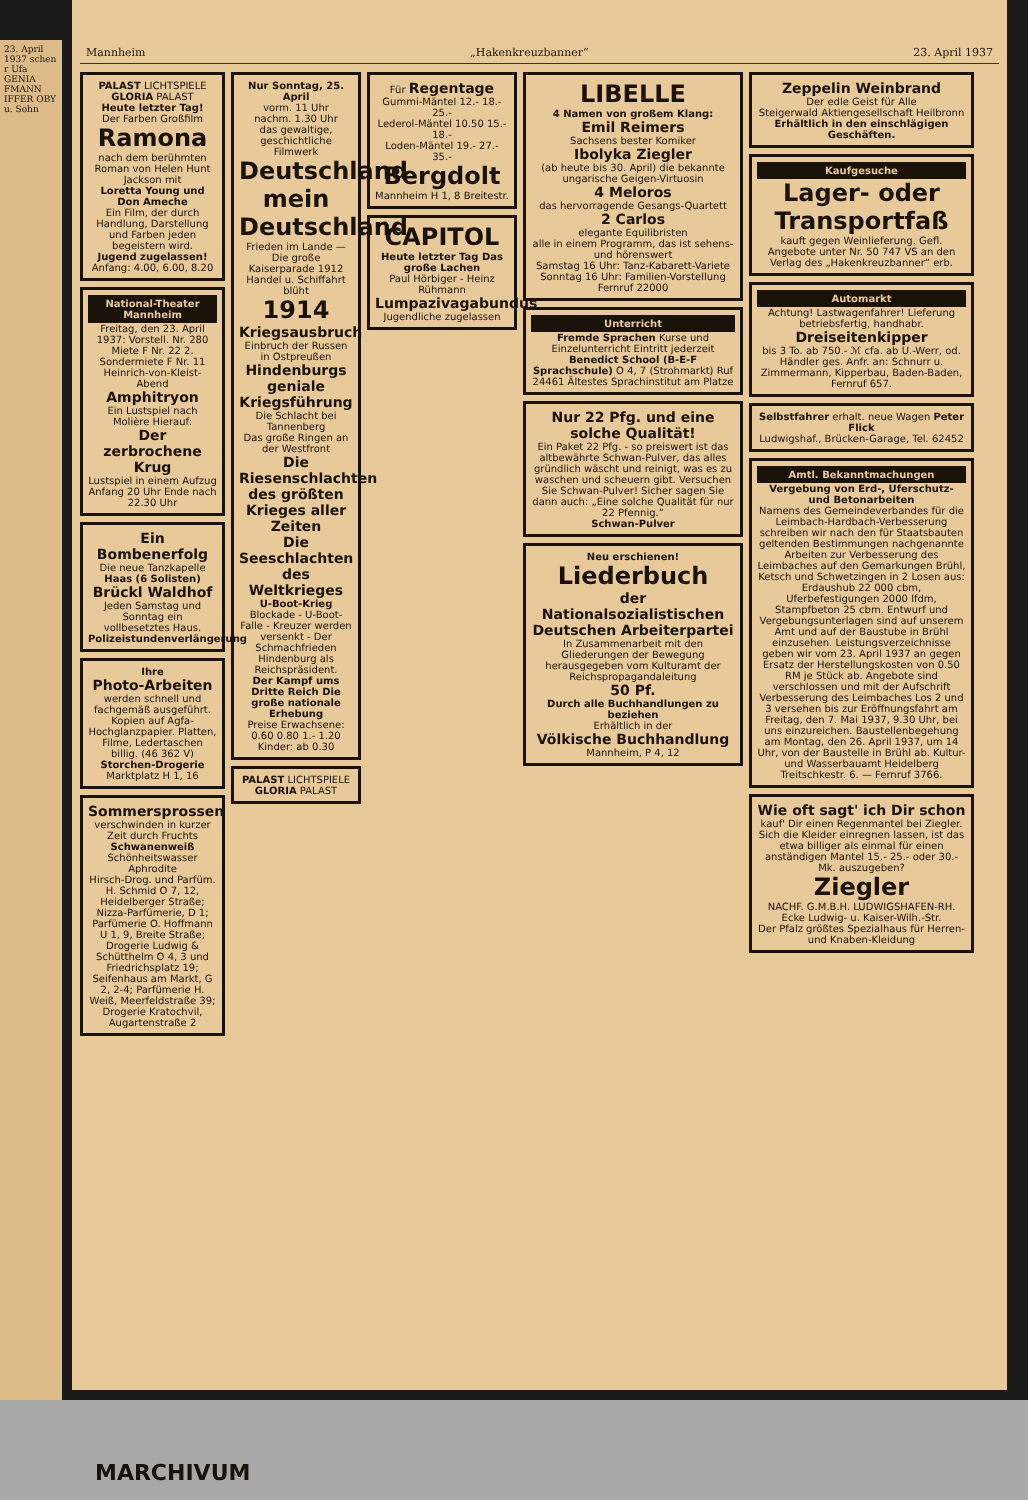23. April 1937 schen r Ufa GENIA FMANN IFFER OBY u. Sohn
Mannheim „Hakenkreuzbanner“23. April 1937
PALAST LICHTSPIELE
GLORIA PALAST
Heute letzter Tag!
Der Farben Großfilm
Ramona
nach dem berühmten Roman von Helen Hunt Jackson mit
Loretta Young und Don Ameche
Ein Film, der durch Handlung, Darstellung und Farben jeden begeistern wird.
Jugend zugelassen!
Anfang: 4.00, 6.00, 8.20
National-Theater Mannheim
Freitag, den 23. April 1937: Vorstell. Nr. 280 Miete F Nr. 22 2. Sondermiete F Nr. 11 Heinrich-von-Kleist-Abend
Amphitryon
Ein Lustspiel nach Molière Hierauf:
Der zerbrochene Krug
Lustspiel in einem Aufzug Anfang 20 Uhr Ende nach 22.30 Uhr
Ein Bombenerfolg
Die neue Tanzkapelle Haas (6 Solisten)
Brückl Waldhof
Jeden Samstag und Sonntag ein vollbesetztes Haus. Polizeistundenverlängerung
Ihre
Photo-Arbeiten
werden schnell und fachgemäß ausgeführt. Kopien auf Agfa-Hochglanzpapier. Platten, Filme, Ledertaschen billig. (46 362 V)
Storchen-Drogerie Marktplatz H 1, 16
Sommersprossen
verschwinden in kurzer Zeit durch Fruchts Schwanenweiß Schönheitswasser Aphrodite
Hirsch-Drog. und Parfüm. H. Schmid O 7, 12, Heidelberger Straße; Nizza-Parfümerie, D 1; Parfümerie O. Hoffmann U 1, 9, Breite Straße; Drogerie Ludwig & Schütthelm O 4, 3 und Friedrichsplatz 19; Seifenhaus am Markt, G 2, 2-4; Parfümerie H. Weiß, Meerfeldstraße 39; Drogerie Kratochvil, Augartenstraße 2
Nur Sonntag, 25. April
vorm. 11 Uhr
nachm. 1.30 Uhr
das gewaltige, geschichtliche Filmwerk
Deutschland mein Deutschland
Frieden im Lande — Die große Kaiserparade 1912 Handel u. Schiffahrt blüht
1914
Kriegsausbruch
Einbruch der Russen in Ostpreußen
Hindenburgs geniale Kriegsführung
Die Schlacht bei Tannenberg
Das große Ringen an der Westfront
Die Riesenschlachten des größten Krieges aller Zeiten
Die Seeschlachten des Weltkrieges
U-Boot-Krieg
Blockade - U-Boot-Falle - Kreuzer werden versenkt - Der Schmachfrieden Hindenburg als Reichspräsident.
Der Kampf ums Dritte Reich Die große nationale Erhebung
Preise Erwachsene: 0.60 0.80 1.- 1.20 Kinder: ab 0.30
PALAST LICHTSPIELE GLORIA PALAST
Für Regentage
Gummi-Mäntel 12.- 18.- 25.-
Lederol-Mäntel 10.50 15.- 18.-
Loden-Mäntel 19.- 27.- 35.-
Bergdolt
Mannheim H 1, 8 Breitestr.
CAPITOL
Heute letzter Tag Das große Lachen
Paul Hörbiger - Heinz Rühmann
Lumpazivagabundus
Jugendliche zugelassen
LIBELLE
4 Namen von großem Klang:
Emil Reimers
Sachsens bester Komiker
Ibolyka Ziegler
(ab heute bis 30. April) die bekannte ungarische Geigen-Virtuosin
4 Meloros
das hervorragende Gesangs-Quartett
2 Carlos
elegante Equilibristen
alle in einem Programm, das ist sehens- und hörenswert
Samstag 16 Uhr: Tanz-Kabarett-Variete
Sonntag 16 Uhr: Familien-Vorstellung
Fernruf 22000
Unterricht
Fremde Sprachen Kurse und Einzelunterricht Eintritt jederzeit
Benedict School (B-E-F Sprachschule) O 4, 7 (Strohmarkt) Ruf 24461 Ältestes Sprachinstitut am Platze
Nur 22 Pfg. und eine solche Qualität!
Ein Paket 22 Pfg. - so preiswert ist das altbewährte Schwan-Pulver, das alles gründlich wäscht und reinigt, was es zu waschen und scheuern gibt. Versuchen Sie Schwan-Pulver! Sicher sagen Sie dann auch: „Eine solche Qualität für nur 22 Pfennig.“
Schwan-Pulver
Neu erschienen!
Liederbuch
der Nationalsozialistischen Deutschen Arbeiterpartei
In Zusammenarbeit mit den Gliederungen der Bewegung herausgegeben vom Kulturamt der Reichspropagandaleitung
50 Pf.
Durch alle Buchhandlungen zu beziehen
Erhältlich in der
Völkische Buchhandlung
Mannheim, P 4, 12
Zeppelin Weinbrand
Der edle Geist für Alle
Steigerwald Aktiengesellschaft Heilbronn
Erhältlich in den einschlägigen Geschäften.
Kaufgesuche
Lager- oder Transportfaß
kauft gegen Weinlieferung. Gefl. Angebote unter Nr. 50 747 VS an den Verlag des „Hakenkreuzbanner“ erb.
Automarkt
Achtung! Lastwagenfahrer! Lieferung betriebsfertig, handhabr.
Dreiseitenkipper
bis 3 To. ab 750.- ℳ cfa. ab U.-Werr, od. Händler ges. Anfr. an: Schnurr u. Zimmermann, Kipperbau, Baden-Baden, Fernruf 657.
Selbstfahrer erhalt. neue Wagen Peter Flick
Ludwigshaf., Brücken-Garage, Tel. 62452
Amtl. Bekanntmachungen
Vergebung von Erd-, Uferschutz- und Betonarbeiten
Namens des Gemeindeverbandes für die Leimbach-Hardbach-Verbesserung schreiben wir nach den für Staatsbauten geltenden Bestimmungen nachgenannte Arbeiten zur Verbesserung des Leimbaches auf den Gemarkungen Brühl, Ketsch und Schwetzingen in 2 Losen aus: Erdaushub 22 000 cbm, Uferbefestigungen 2000 lfdm, Stampfbeton 25 cbm. Entwurf und Vergebungsunterlagen sind auf unserem Amt und auf der Baustube in Brühl einzusehen. Leistungsverzeichnisse geben wir vom 23. April 1937 an gegen Ersatz der Herstellungskosten von 0.50 RM je Stück ab. Angebote sind verschlossen und mit der Aufschrift Verbesserung des Leimbaches Los 2 und 3 versehen bis zur Eröffnungsfahrt am Freitag, den 7. Mai 1937, 9.30 Uhr, bei uns einzureichen. Baustellenbegehung am Montag, den 26. April 1937, um 14 Uhr, von der Baustelle in Brühl ab. Kultur- und Wasserbauamt Heidelberg
Treitschkestr. 6. — Fernruf 3766.
Wie oft sagt' ich Dir schon
kauf' Dir einen Regenmantel bei Ziegler. Sich die Kleider einregnen lassen, ist das etwa billiger als einmal für einen anständigen Mantel 15.- 25.- oder 30.-Mk. auszugeben?
Ziegler
NACHF. G.M.B.H. LUDWIGSHAFEN-RH.
Ecke Ludwig- u. Kaiser-Wilh.-Str.
Der Pfalz größtes Spezialhaus für Herren- und Knaben-Kleidung
MARCHIVUM